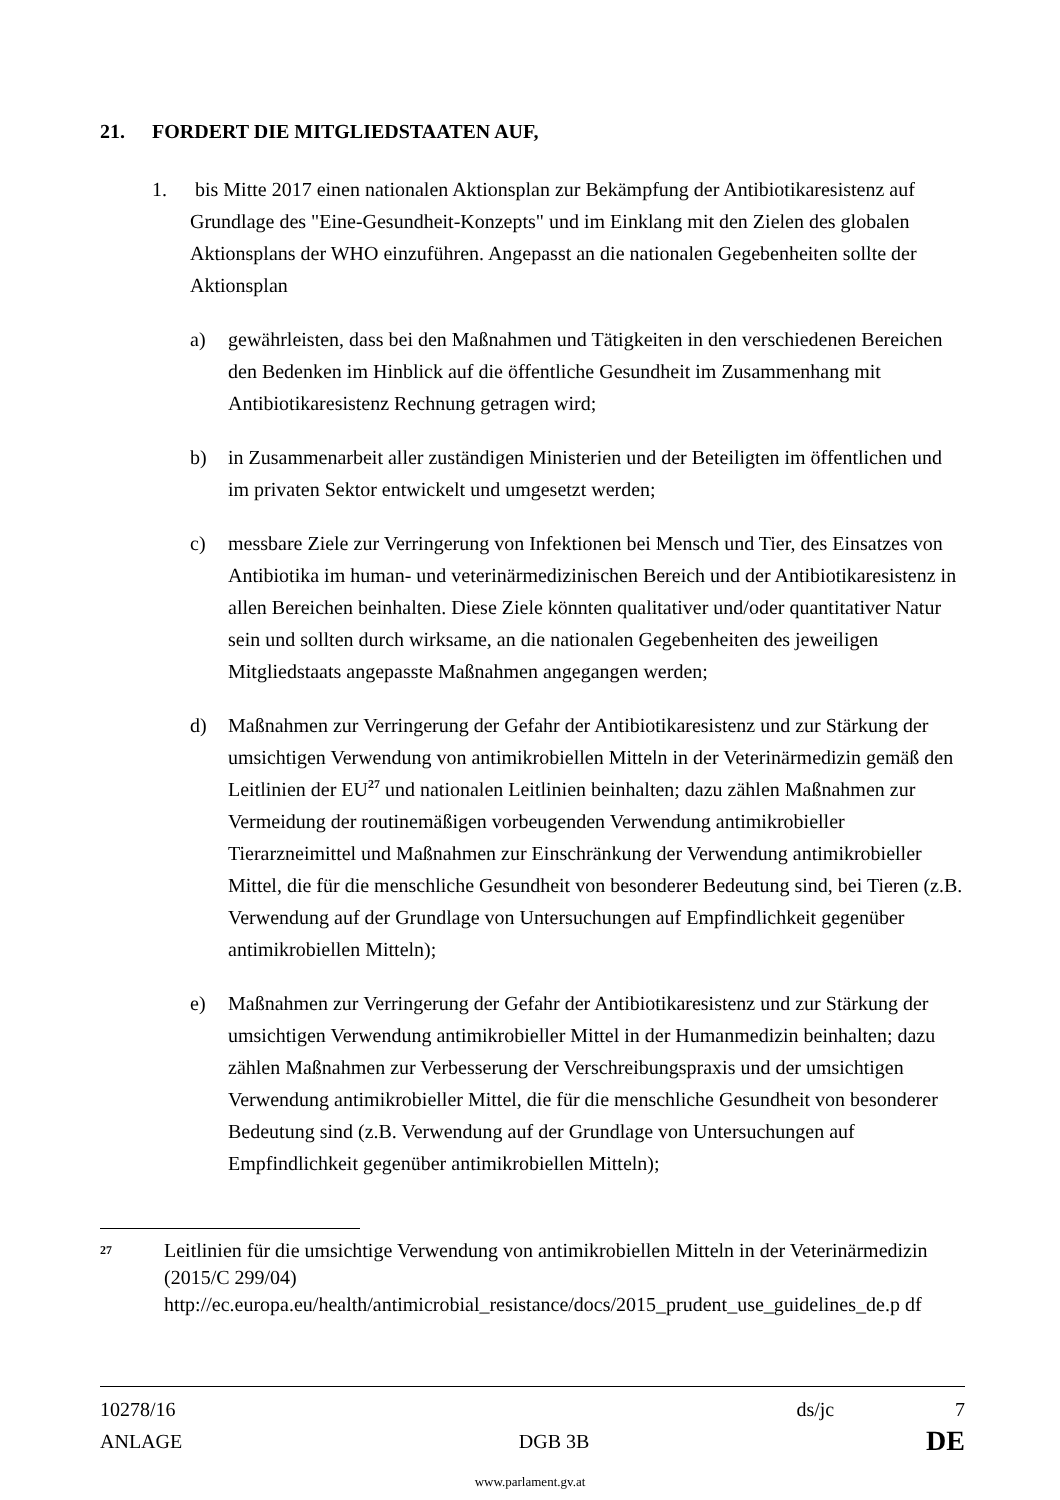21. FORDERT DIE MITGLIEDSTAATEN AUF,
1. bis Mitte 2017 einen nationalen Aktionsplan zur Bekämpfung der Antibiotikaresistenz auf Grundlage des "Eine-Gesundheit-Konzepts" und im Einklang mit den Zielen des globalen Aktionsplans der WHO einzuführen. Angepasst an die nationalen Gegebenheiten sollte der Aktionsplan
a) gewährleisten, dass bei den Maßnahmen und Tätigkeiten in den verschiedenen Bereichen den Bedenken im Hinblick auf die öffentliche Gesundheit im Zusammenhang mit Antibiotikaresistenz Rechnung getragen wird;
b) in Zusammenarbeit aller zuständigen Ministerien und der Beteiligten im öffentlichen und im privaten Sektor entwickelt und umgesetzt werden;
c) messbare Ziele zur Verringerung von Infektionen bei Mensch und Tier, des Einsatzes von Antibiotika im human- und veterinärmedizinischen Bereich und der Antibiotikaresistenz in allen Bereichen beinhalten. Diese Ziele könnten qualitativer und/oder quantitativer Natur sein und sollten durch wirksame, an die nationalen Gegebenheiten des jeweiligen Mitgliedstaats angepasste Maßnahmen angegangen werden;
d) Maßnahmen zur Verringerung der Gefahr der Antibiotikaresistenz und zur Stärkung der umsichtigen Verwendung von antimikrobiellen Mitteln in der Veterinärmedizin gemäß den Leitlinien der EU<sup>27</sup> und nationalen Leitlinien beinhalten; dazu zählen Maßnahmen zur Vermeidung der routinemäßigen vorbeugenden Verwendung antimikrobieller Tierarzneimittel und Maßnahmen zur Einschränkung der Verwendung antimikrobieller Mittel, die für die menschliche Gesundheit von besonderer Bedeutung sind, bei Tieren (z.B. Verwendung auf der Grundlage von Untersuchungen auf Empfindlichkeit gegenüber antimikrobiellen Mitteln);
e) Maßnahmen zur Verringerung der Gefahr der Antibiotikaresistenz und zur Stärkung der umsichtigen Verwendung antimikrobieller Mittel in der Humanmedizin beinhalten; dazu zählen Maßnahmen zur Verbesserung der Verschreibungspraxis und der umsichtigen Verwendung antimikrobieller Mittel, die für die menschliche Gesundheit von besonderer Bedeutung sind (z.B. Verwendung auf der Grundlage von Untersuchungen auf Empfindlichkeit gegenüber antimikrobiellen Mitteln);
27
Leitlinien für die umsichtige Verwendung von antimikrobiellen Mitteln in der Veterinärmedizin (2015/C 299/04) http://ec.europa.eu/health/antimicrobial_resistance/docs/2015_prudent_use_guidelines_de.p df
10278/16 ds/jc 7
ANLAGE DGB 3B DE
www.parlament.gv.at